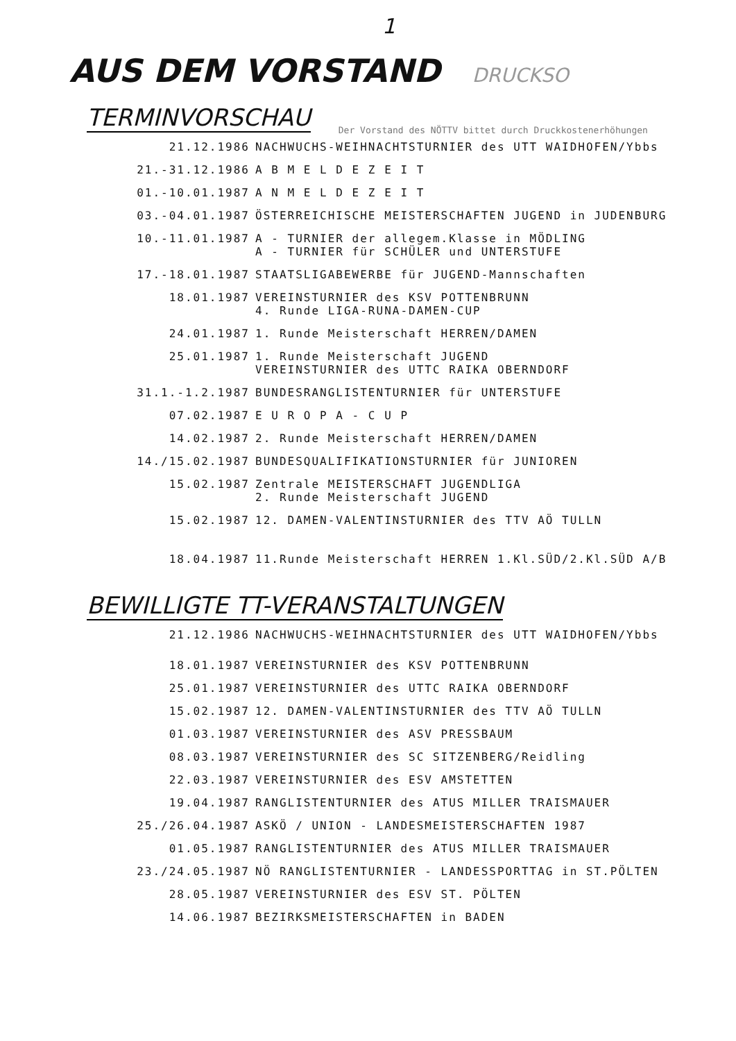1
AUS DEM VORSTAND DRUCKSO
TERMINVORSCHAU
Der Vorstand des NÖTTV bittet durch Druckkostenerhöhungen
| 21.12.1986 | NACHWUCHS-WEIHNACHTSTURNIER des UTT WAIDHOFEN/Ybbs |
| 21.-31.12.1986 | A B M E L D E Z E I T |
| 01.-10.01.1987 | A N M E L D E Z E I T |
| 03.-04.01.1987 | ÖSTERREICHISCHE MEISTERSCHAFTEN JUGEND in JUDENBURG |
| 10.-11.01.1987 | A - TURNIER der allegem.Klasse in MÖDLING A - TURNIER für SCHÜLER und UNTERSTUFE |
| 17.-18.01.1987 | STAATSLIGABEWERBE für JUGEND-Mannschaften |
| 18.01.1987 | VEREINSTURNIER des KSV POTTENBRUNN 4. Runde LIGA-RUNA-DAMEN-CUP |
| 24.01.1987 | 1. Runde Meisterschaft HERREN/DAMEN |
| 25.01.1987 | 1. Runde Meisterschaft JUGEND VEREINSTURNIER des UTTC RAIKA OBERNDORF |
| 31.1.-1.2.1987 | BUNDESRANGLISTENTURNIER für UNTERSTUFE |
| 07.02.1987 | E U R O P A - C U P |
| 14.02.1987 | 2. Runde Meisterschaft HERREN/DAMEN |
| 14./15.02.1987 | BUNDESQUALIFIKATIONSTURNIER für JUNIOREN |
| 15.02.1987 | Zentrale MEISTERSCHAFT JUGENDLIGA 2. Runde Meisterschaft JUGEND |
| 15.02.1987 | 12. DAMEN-VALENTINSTURNIER des TTV AÖ TULLN |
| 18.04.1987 | 11.Runde Meisterschaft HERREN 1.Kl.SÜD/2.Kl.SÜD A/B |
BEWILLIGTE TT-VERANSTALTUNGEN
| 21.12.1986 | NACHWUCHS-WEIHNACHTSTURNIER des UTT WAIDHOFEN/Ybbs |
| 18.01.1987 | VEREINSTURNIER des KSV POTTENBRUNN |
| 25.01.1987 | VEREINSTURNIER des UTTC RAIKA OBERNDORF |
| 15.02.1987 | 12. DAMEN-VALENTINSTURNIER des TTV AÖ TULLN |
| 01.03.1987 | VEREINSTURNIER des ASV PRESSBAUM |
| 08.03.1987 | VEREINSTURNIER des SC SITZENBERG/Reidling |
| 22.03.1987 | VEREINSTURNIER des ESV AMSTETTEN |
| 19.04.1987 | RANGLISTENTURNIER des ATUS MILLER TRAISMAUER |
| 25./26.04.1987 | ASKÖ / UNION - LANDESMEISTERSCHAFTEN 1987 |
| 01.05.1987 | RANGLISTENTURNIER des ATUS MILLER TRAISMAUER |
| 23./24.05.1987 | NÖ RANGLISTENTURNIER - LANDESSPORTTAG in ST.PÖLTEN |
| 28.05.1987 | VEREINSTURNIER des ESV ST. PÖLTEN |
| 14.06.1987 | BEZIRKSMEISTERSCHAFTEN in BADEN |